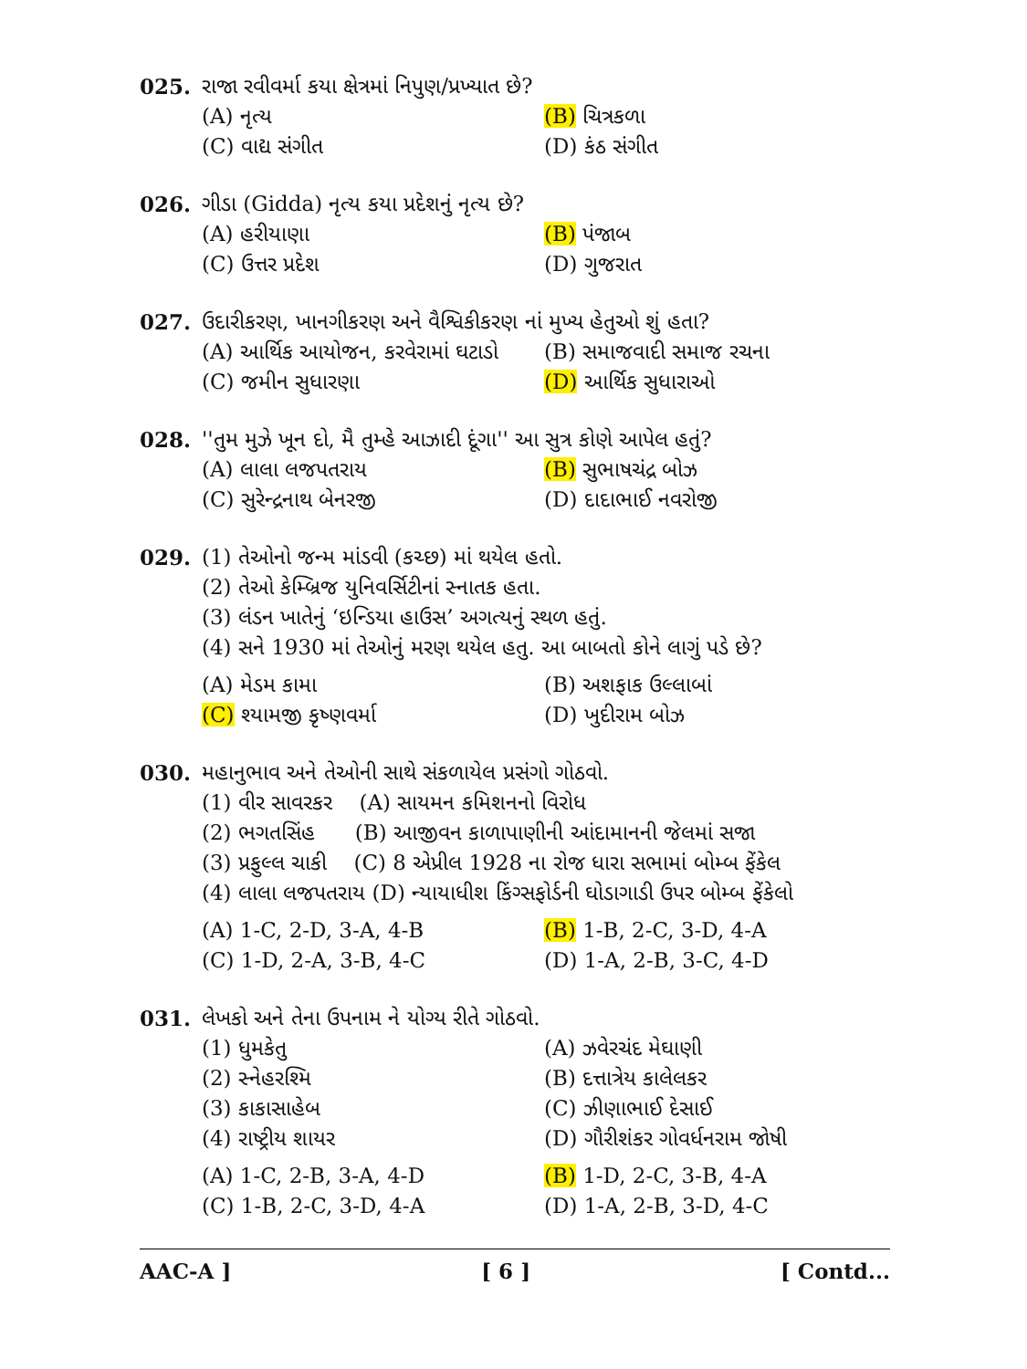025. રાજા રવીવર્મા કયા ક્ષેત્રમાં નિપુણ/પ્રખ્યાત છે?
(A) નૃત્ય (B) ચિત્રકળા
(C) વાદ્ય સંગીત (D) કંઠ સંગીત
026. ગીડા (Gidda) નૃત્ય કયા પ્રદેશનું નૃત્ય છે?
(A) હરીયાણા (B) પંજાબ
(C) ઉત્તર પ્રદેશ (D) ગુજરાત
027. ઉદારીકરણ, ખાનગીકરણ અને વૈશ્વિકીકરણ નાં મુખ્ય હેતુઓ શું હતા?
(A) આર્થિક આયોજન, કરવેરામાં ઘટાડો (B) સમાજવાદી સમાજ રચના
(C) જમીન સુધારણા (D) આર્થિક સુધારાઓ
028. ''તુમ મુઝે ખૂન દો, મૈ તુમ્હે આઝાદી દૂંગા'' આ સુત્ર કોણે આપેલ હતું?
(A) લાલા લજપતરાય (B) સુભાષચંદ્ર બોઝ
(C) સુરેન્દ્રનાથ બેનરજી (D) દાદાભાઈ નવરોજી
029. (1) તેઓનો જન્મ માંડવી (કચ્છ) માં થયેલ હતો.
(2) તેઓ કેમ્બ્રિજ યુનિવર્સિટીનાં સ્નાતક હતા.
(3) લંડન ખાતેનું ‘ઇન્ડિયા હાઉસ’ અગત્યનું સ્થળ હતું.
(4) સને 1930 માં તેઓનું મરણ થયેલ હતુ. આ બાબતો કોને લાગું પડે છે?
(A) મેડમ કામા (B) અશફાક ઉલ્લાબાં
(C) શ્યામજી કૃષ્ણવર્મા (D) ખુદીરામ બોઝ
030. મહાનુભાવ અને તેઓની સાથે સંકળાયેલ પ્રસંગો ગોઠવો.
(1) વીર સાવરકર (A) સાયમન કમિશનનો વિરોધ
(2) ભગતસિંહ (B) આજીવન કાળાપાણીની આંદામાનની જેલમાં સજા
(3) પ્રફુલ્લ ચાકી (C) 8 એપ્રીલ 1928 ના રોજ ધારા સભામાં બોમ્બ ફેંકેલ
(4) લાલા લજપતરાય (D) ન્યાયાધીશ કિંગ્સફોર્ડની ઘોડાગાડી ઉપર બોમ્બ ફેંકેલો
(A) 1-C, 2-D, 3-A, 4-B (B) 1-B, 2-C, 3-D, 4-A
(C) 1-D, 2-A, 3-B, 4-C (D) 1-A, 2-B, 3-C, 4-D
031. લેખકો અને તેના ઉપનામ ને યોગ્ય રીતે ગોઠવો.
(1) ધુમકેતુ (A) ઝવેરચંદ મેઘાણી
(2) સ્નેહરશ્મિ (B) દત્તાત્રેય કાલેલકર
(3) કાકાસાહેબ (C) ઝીણાભાઈ દેસાઈ
(4) રાષ્ટ્રીય શાયર (D) ગૌરીશંકર ગોવર્ધનરામ જોષી
(A) 1-C, 2-B, 3-A, 4-D (B) 1-D, 2-C, 3-B, 4-A
(C) 1-B, 2-C, 3-D, 4-A (D) 1-A, 2-B, 3-D, 4-C
AAC-A ] [ 6 ] [ Contd...